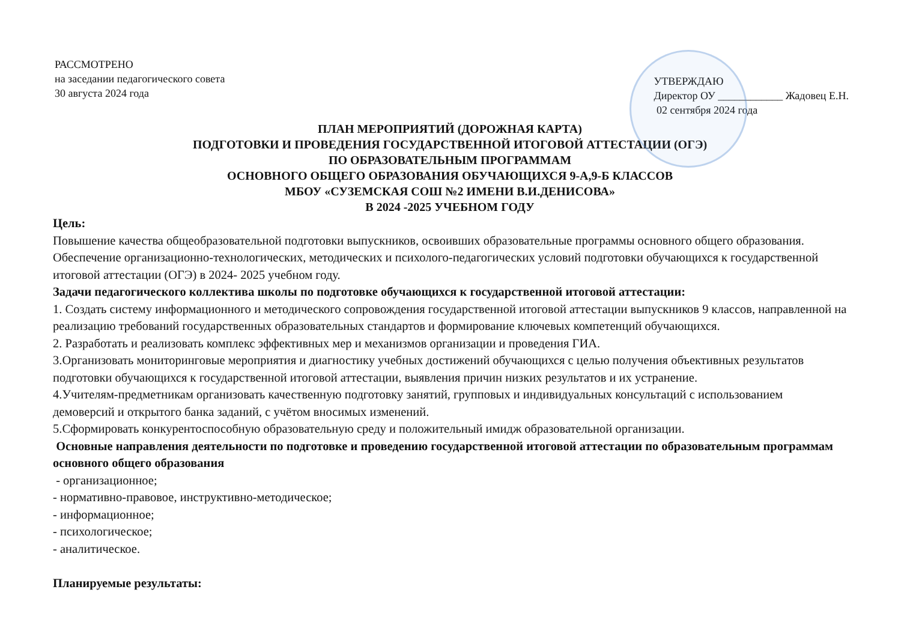РАССМОТРЕНО
на заседании педагогического совета
30 августа 2024 года
УТВЕРЖДАЮ
Директор ОУ ____________ Жадовец Е.Н.
02 сентября 2024 года
ПЛАН МЕРОПРИЯТИЙ (ДОРОЖНАЯ КАРТА)
ПОДГОТОВКИ И ПРОВЕДЕНИЯ ГОСУДАРСТВЕННОЙ ИТОГОВОЙ АТТЕСТАЦИИ (ОГЭ)
ПО ОБРАЗОВАТЕЛЬНЫМ ПРОГРАММАМ
ОСНОВНОГО ОБЩЕГО ОБРАЗОВАНИЯ ОБУЧАЮЩИХСЯ 9-А,9-Б КЛАССОВ
МБОУ «СУЗЕМСКАЯ СОШ №2 ИМЕНИ В.И.ДЕНИСОВА»
В 2024 -2025 УЧЕБНОМ ГОДУ
Цель:
Повышение качества общеобразовательной подготовки выпускников, освоивших образовательные программы основного общего образования.
Обеспечение организационно-технологических, методических и психолого-педагогических условий подготовки обучающихся к государственной итоговой аттестации (ОГЭ) в 2024- 2025 учебном году.
Задачи педагогического коллектива школы по подготовке обучающихся к государственной итоговой аттестации:
1. Создать систему информационного и методического сопровождения государственной итоговой аттестации выпускников 9 классов, направленной на реализацию требований государственных образовательных стандартов и формирование ключевых компетенций обучающихся.
2. Разработать и реализовать комплекс эффективных мер и механизмов организации и проведения ГИА.
3.Организовать мониторинговые мероприятия и диагностику учебных достижений обучающихся с целью получения объективных результатов подготовки обучающихся к государственной итоговой аттестации, выявления причин низких результатов и их устранение.
4.Учителям-предметникам организовать качественную подготовку занятий, групповых и индивидуальных консультаций с использованием демоверсий и открытого банка заданий, с учётом вносимых изменений.
5.Сформировать конкурентоспособную образовательную среду и положительный имидж образовательной организации.
Основные направления деятельности по подготовке и проведению государственной итоговой аттестации по образовательным программам основного общего образования
- организационное;
- нормативно-правовое, инструктивно-методическое;
- информационное;
- психологическое;
- аналитическое.
Планируемые результаты: